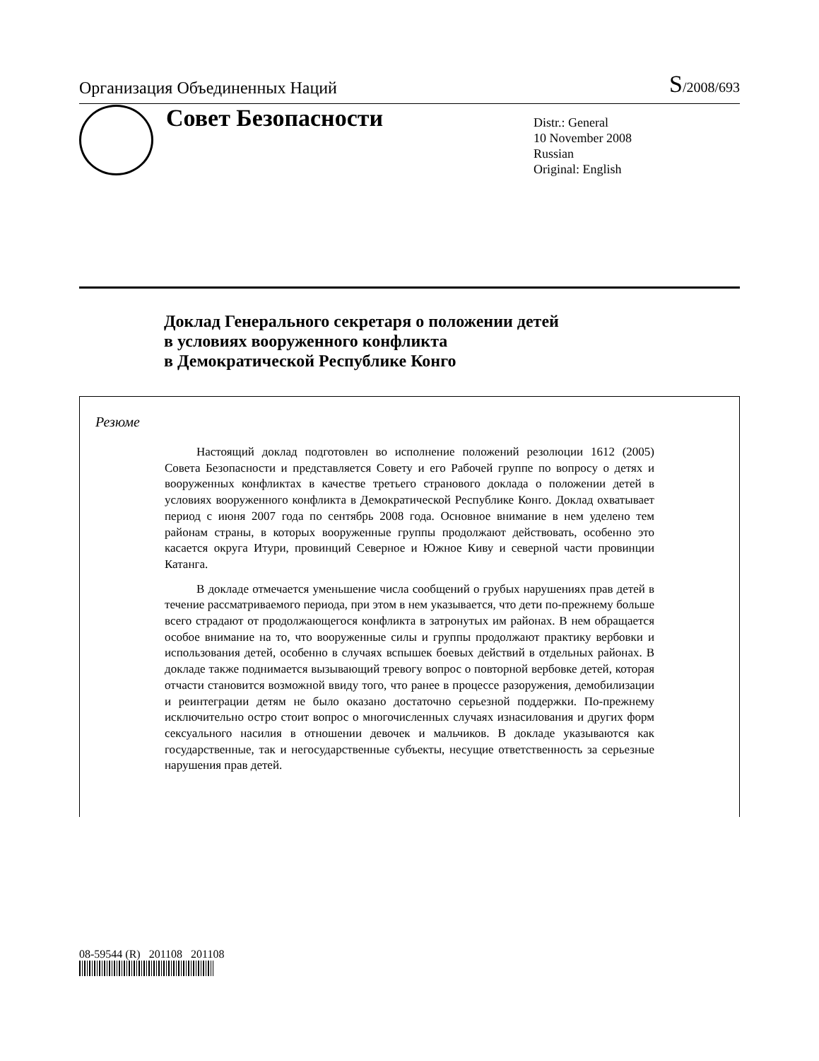Организация Объединенных Наций
S/2008/693
Совет Безопасности
Distr.: General
10 November 2008
Russian
Original: English
Доклад Генерального секретаря о положении детей
в условиях вооруженного конфликта
в Демократической Республике Конго
Резюме
Настоящий доклад подготовлен во исполнение положений резолюции 1612 (2005) Совета Безопасности и представляется Совету и его Рабочей группе по вопросу о детях и вооруженных конфликтах в качестве третьего странового доклада о положении детей в условиях вооруженного конфликта в Демократической Республике Конго. Доклад охватывает период с июня 2007 года по сентябрь 2008 года. Основное внимание в нем уделено тем районам страны, в которых вооруженные группы продолжают действовать, особенно это касается округа Итури, провинций Северное и Южное Киву и северной части провинции Катанга.
В докладе отмечается уменьшение числа сообщений о грубых нарушениях прав детей в течение рассматриваемого периода, при этом в нем указывается, что дети по-прежнему больше всего страдают от продолжающегося конфликта в затронутых им районах. В нем обращается особое внимание на то, что вооруженные силы и группы продолжают практику вербовки и использования детей, особенно в случаях вспышек боевых действий в отдельных районах. В докладе также поднимается вызывающий тревогу вопрос о повторной вербовке детей, которая отчасти становится возможной ввиду того, что ранее в процессе разоружения, демобилизации и реинтеграции детям не было оказано достаточно серьезной поддержки. По-прежнему исключительно остро стоит вопрос о многочисленных случаях изнасилования и других форм сексуального насилия в отношении девочек и мальчиков. В докладе указываются как государственные, так и негосударственные субъекты, несущие ответственность за серьезные нарушения прав детей.
08-59544 (R) 201108 201108